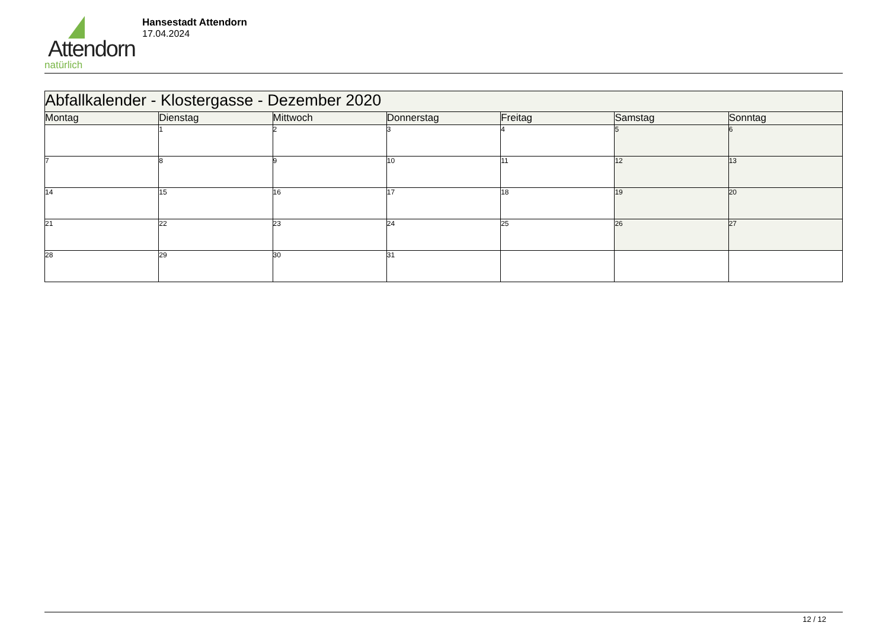Attendorn
natürlich
Hansestadt Attendorn
17.04.2024
| Abfallkalender - Klostergasse - Dezember 2020 | | | | | | |
| Montag | Dienstag | Mittwoch | Donnerstag | Freitag | Samstag | Sonntag |
| | 1 | 2 | 3 | 4 | 5 | 6 |
| 7 | 8 | 9 | 10 | 11 | 12 | 13 |
| 14 | 15 | 16 | 17 | 18 | 19 | 20 |
| 21 | 22 | 23 | 24 | 25 | 26 | 27 |
| 28 | 29 | 30 | 31 | | | |
12 / 12